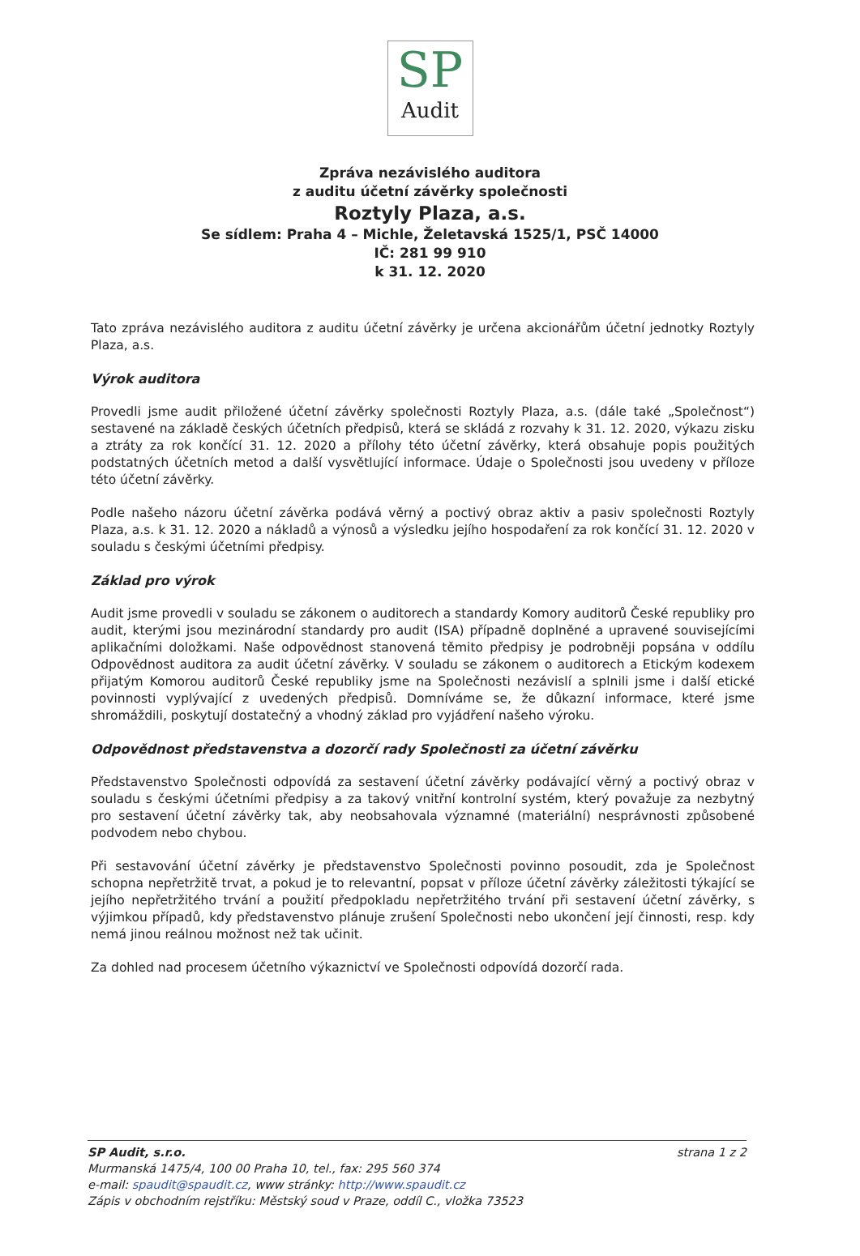SP
Audit
Zpráva nezávislého auditora
z auditu účetní závěrky společnosti
Roztyly Plaza, a.s.
Se sídlem: Praha 4 – Michle, Želetavská 1525/1, PSČ 14000
IČ: 281 99 910
k 31. 12. 2020
Tato zpráva nezávislého auditora z auditu účetní závěrky je určena akcionářům účetní jednotky Roztyly Plaza, a.s.
Výrok auditora
Provedli jsme audit přiložené účetní závěrky společnosti Roztyly Plaza, a.s. (dále také „Společnost“) sestavené na základě českých účetních předpisů, která se skládá z rozvahy k 31. 12. 2020, výkazu zisku a ztráty za rok končící 31. 12. 2020 a přílohy této účetní závěrky, která obsahuje popis použitých podstatných účetních metod a další vysvětlující informace. Údaje o Společnosti jsou uvedeny v příloze této účetní závěrky.
Podle našeho názoru účetní závěrka podává věrný a poctivý obraz aktiv a pasiv společnosti Roztyly Plaza, a.s. k 31. 12. 2020 a nákladů a výnosů a výsledku jejího hospodaření za rok končící 31. 12. 2020 v souladu s českými účetními předpisy.
Základ pro výrok
Audit jsme provedli v souladu se zákonem o auditorech a standardy Komory auditorů České republiky pro audit, kterými jsou mezinárodní standardy pro audit (ISA) případně doplněné a upravené souvisejícími aplikačními doložkami. Naše odpovědnost stanovená těmito předpisy je podrobněji popsána v oddílu Odpovědnost auditora za audit účetní závěrky. V souladu se zákonem o auditorech a Etickým kodexem přijatým Komorou auditorů České republiky jsme na Společnosti nezávislí a splnili jsme i další etické povinnosti vyplývající z uvedených předpisů. Domníváme se, že důkazní informace, které jsme shromáždili, poskytují dostatečný a vhodný základ pro vyjádření našeho výroku.
Odpovědnost představenstva a dozorčí rady Společnosti za účetní závěrku
Představenstvo Společnosti odpovídá za sestavení účetní závěrky podávající věrný a poctivý obraz v souladu s českými účetními předpisy a za takový vnitřní kontrolní systém, který považuje za nezbytný pro sestavení účetní závěrky tak, aby neobsahovala významné (materiální) nesprávnosti způsobené podvodem nebo chybou.
Při sestavování účetní závěrky je představenstvo Společnosti povinno posoudit, zda je Společnost schopna nepřetržitě trvat, a pokud je to relevantní, popsat v příloze účetní závěrky záležitosti týkající se jejího nepřetržitého trvání a použití předpokladu nepřetržitého trvání při sestavení účetní závěrky, s výjimkou případů, kdy představenstvo plánuje zrušení Společnosti nebo ukončení její činnosti, resp. kdy nemá jinou reálnou možnost než tak učinit.
Za dohled nad procesem účetního výkaznictví ve Společnosti odpovídá dozorčí rada.
SP Audit, s.r.o.
Murmanská 1475/4, 100 00 Praha 10, tel., fax: 295 560 374
e-mail: spaudit@spaudit.cz, www stránky: http://www.spaudit.cz
Zápis v obchodním rejstříku: Městský soud v Praze, oddíl C., vložka 73523
strana 1 z 2